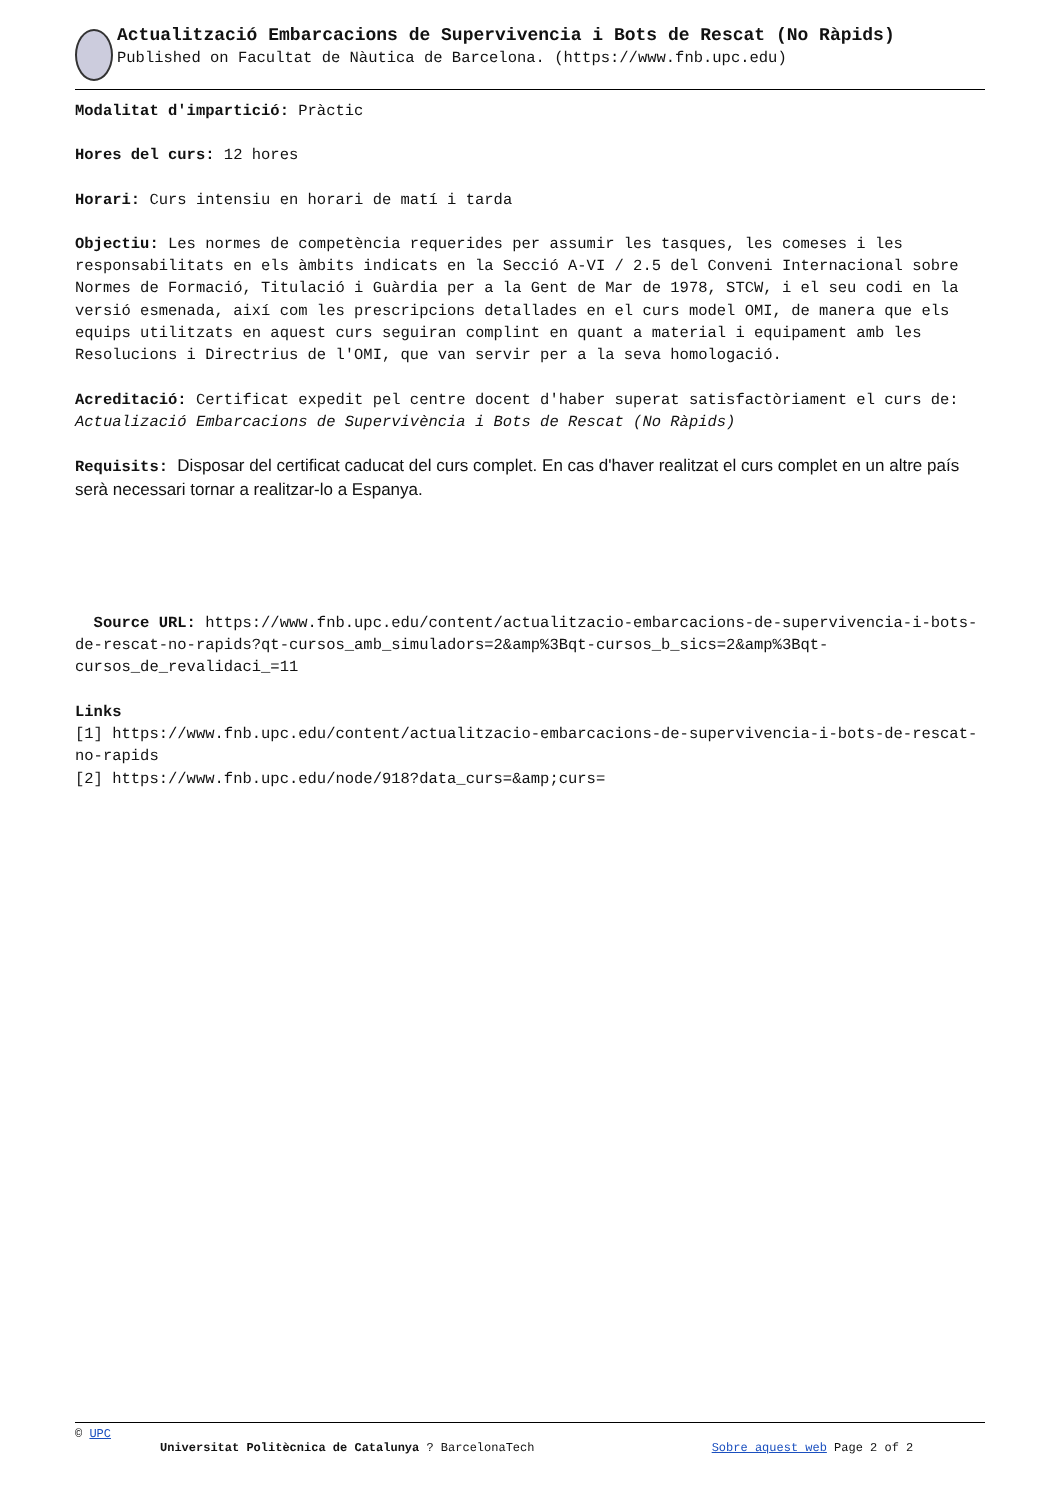Actualització Embarcacions de Supervivencia i Bots de Rescat (No Ràpids)
Published on Facultat de Nàutica de Barcelona. (https://www.fnb.upc.edu)
Modalitat d'impartició: Pràctic
Hores del curs: 12 hores
Horari: Curs intensiu en horari de matí i tarda
Objectiu: Les normes de competència requerides per assumir les tasques, les comeses i les responsabilitats en els àmbits indicats en la Secció A-VI / 2.5 del Conveni Internacional sobre Normes de Formació, Titulació i Guàrdia per a la Gent de Mar de 1978, STCW, i el seu codi en la versió esmenada, així com les prescripcions detallades en el curs model OMI, de manera que els equips utilitzats en aquest curs seguiran complint en quant a material i equipament amb les Resolucions i Directrius de l'OMI, que van servir per a la seva homologació.
Acreditació: Certificat expedit pel centre docent d'haber superat satisfactòriament el curs de: Actualizació Embarcacions de Supervivència i Bots de Rescat (No Ràpids)
Requisits: Disposar del certificat caducat del curs complet. En cas d'haver realitzat el curs complet en un altre país serà necessari tornar a realitzar-lo a Espanya.
Source URL: https://www.fnb.upc.edu/content/actualitzacio-embarcacions-de-supervivencia-i-bots-de-rescat-no-rapids?qt-cursos_amb_simuladors=2&amp%3Bqt-cursos_b_sics=2&amp%3Bqt-cursos_de_revalidaci_=11
Links
[1] https://www.fnb.upc.edu/content/actualitzacio-embarcacions-de-supervivencia-i-bots-de-rescat-no-rapids
[2] https://www.fnb.upc.edu/node/918?data_curs=&amp;curs=
© UPC
Universitat Politècnica de Catalunya ? BarcelonaTech Sobre aquest web Page 2 of 2